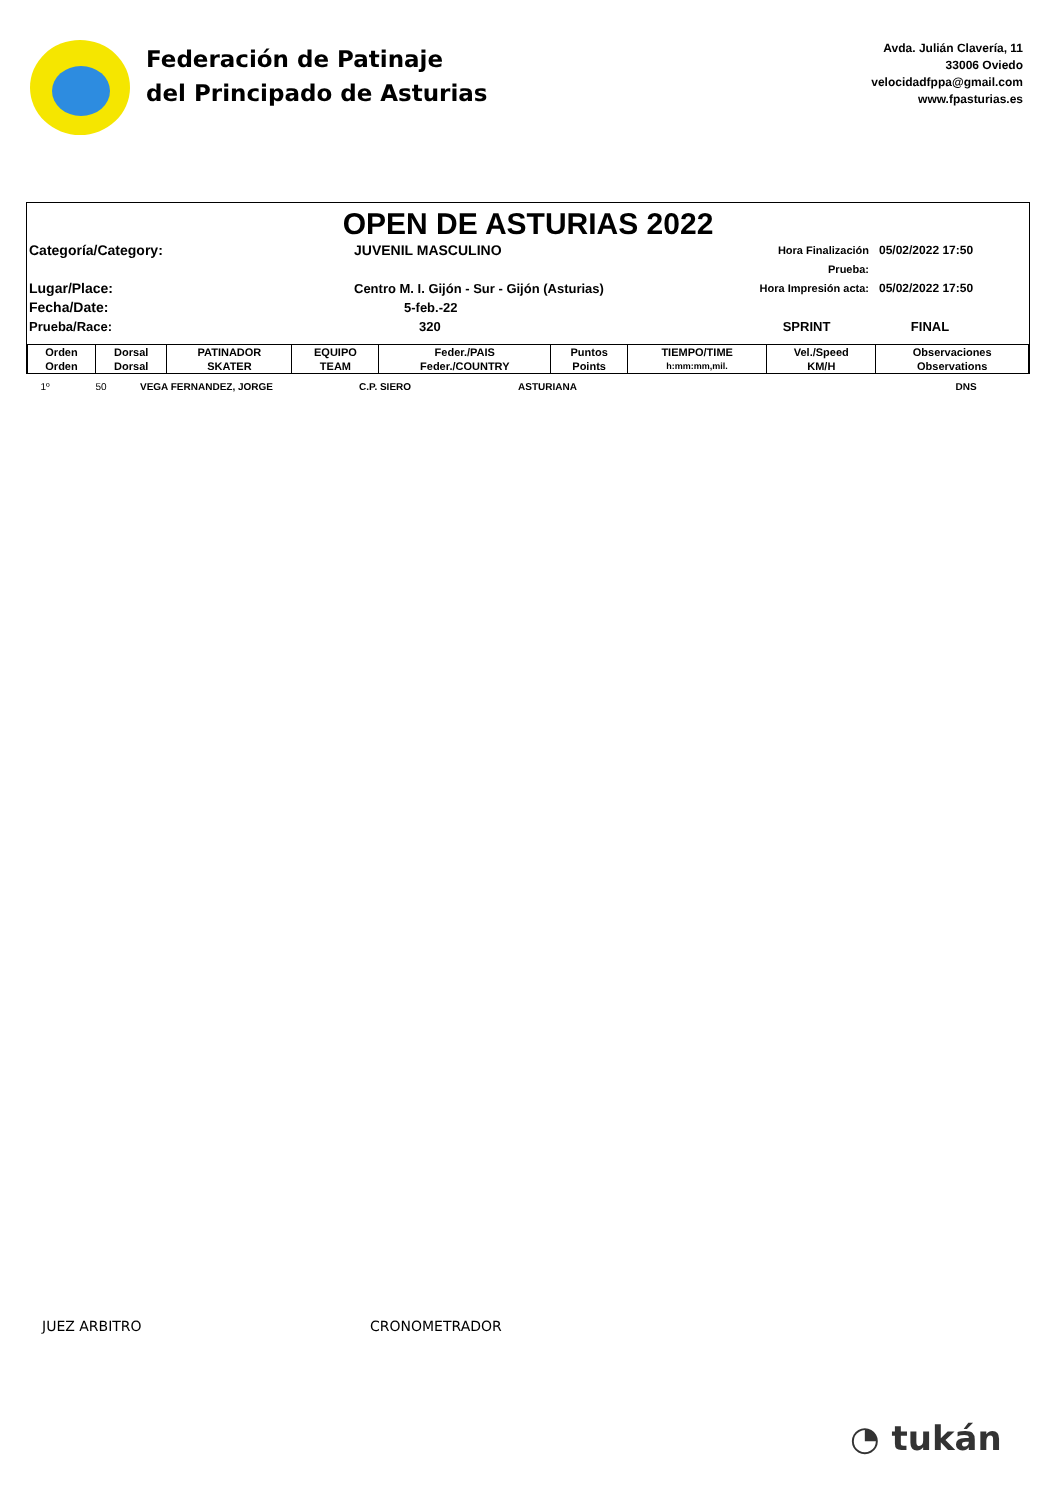Federación de Patinaje
del Principado de Asturias
Avda. Julián Clavería, 11
33006 Oviedo
velocidadfppa@gmail.com
www.fpasturias.es
OPEN DE ASTURIAS 2022
Categoría/Category:
JUVENIL MASCULINO
Hora Finalización Prueba:
05/02/2022 17:50
Lugar/Place:
Centro M. I. Gijón - Sur - Gijón (Asturias)
Hora Impresión acta:
05/02/2022 17:50
Fecha/Date:
5-feb.-22
Prueba/Race:
320
SPRINT
FINAL
| Orden | Dorsal | PATINADOR | EQUIPO | Feder./PAIS | Puntos | TIEMPO/TIME | Vel./Speed | Observaciones |
| --- | --- | --- | --- | --- | --- | --- | --- | --- |
| Orden | Dorsal | SKATER | TEAM | Feder./COUNTRY | Points | h:mm:mm,mil. | KM/H | Observations |
| 1º | 50 | VEGA FERNANDEZ, JORGE | C.P. SIERO | ASTURIANA | | | | DNS |
JUEZ ARBITRO CRONOMETRADOR
◔ tukán